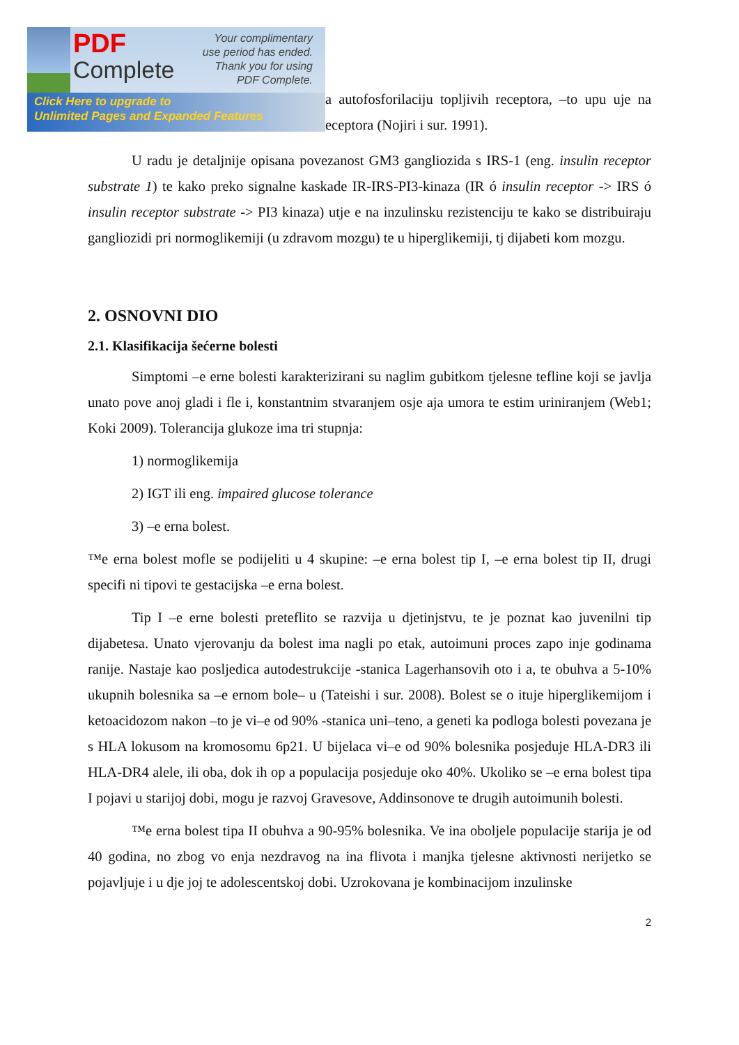PDF
Complete
Your complimentary use period has ended. Thank you for using PDF Complete.
Click Here to upgrade to
Unlimited Pages and Expanded Features
a autofosforilaciju topljivih receptora, –to upu uje na eceptora (Nojiri i sur. 1991).
U radu je detaljnije opisana povezanost GM3 gangliozida s IRS-1 (eng. insulin receptor substrate 1) te kako preko signalne kaskade IR-IRS-PI3-kinaza (IR ó insulin receptor -> IRS ó insulin receptor substrate -> PI3 kinaza) utje e na inzulinsku rezistenciju te kako se distribuiraju gangliozidi pri normoglikemiji (u zdravom mozgu) te u hiperglikemiji, tj dijabeti kom mozgu.
2. OSNOVNI DIO
2.1. Klasifikacija šećerne bolesti
Simptomi –e erne bolesti karakterizirani su naglim gubitkom tjelesne tefline koji se javlja unato pove anoj gladi i fle i, konstantnim stvaranjem osje aja umora te estim uriniranjem (Web1; Koki 2009). Tolerancija glukoze ima tri stupnja:
1) normoglikemija
2) IGT ili eng. impaired glucose tolerance
3) –e erna bolest.
™e erna bolest mofle se podijeliti u 4 skupine: –e erna bolest tip I, –e erna bolest tip II, drugi specifi ni tipovi te gestacijska –e erna bolest.
Tip I –e erne bolesti preteflito se razvija u djetinjstvu, te je poznat kao juvenilni tip dijabetesa. Unato vjerovanju da bolest ima nagli po etak, autoimuni proces zapo inje godinama ranije. Nastaje kao posljedica autodestrukcije -stanica Lagerhansovih oto i a, te obuhva a 5-10% ukupnih bolesnika sa –e ernom bole– u (Tateishi i sur. 2008). Bolest se o ituje hiperglikemijom i ketoacidozom nakon –to je vi–e od 90% -stanica uni–teno, a geneti ka podloga bolesti povezana je s HLA lokusom na kromosomu 6p21. U bijelaca vi–e od 90% bolesnika posjeduje HLA-DR3 ili HLA-DR4 alele, ili oba, dok ih op a populacija posjeduje oko 40%. Ukoliko se –e erna bolest tipa I pojavi u starijoj dobi, mogu je razvoj Gravesove, Addinsonove te drugih autoimunih bolesti.
™e erna bolest tipa II obuhva a 90-95% bolesnika. Ve ina oboljele populacije starija je od 40 godina, no zbog vo enja nezdravog na ina flivota i manjka tjelesne aktivnosti nerijetko se pojavljuje i u dje joj te adolescentskoj dobi. Uzrokovana je kombinacijom inzulinske
2